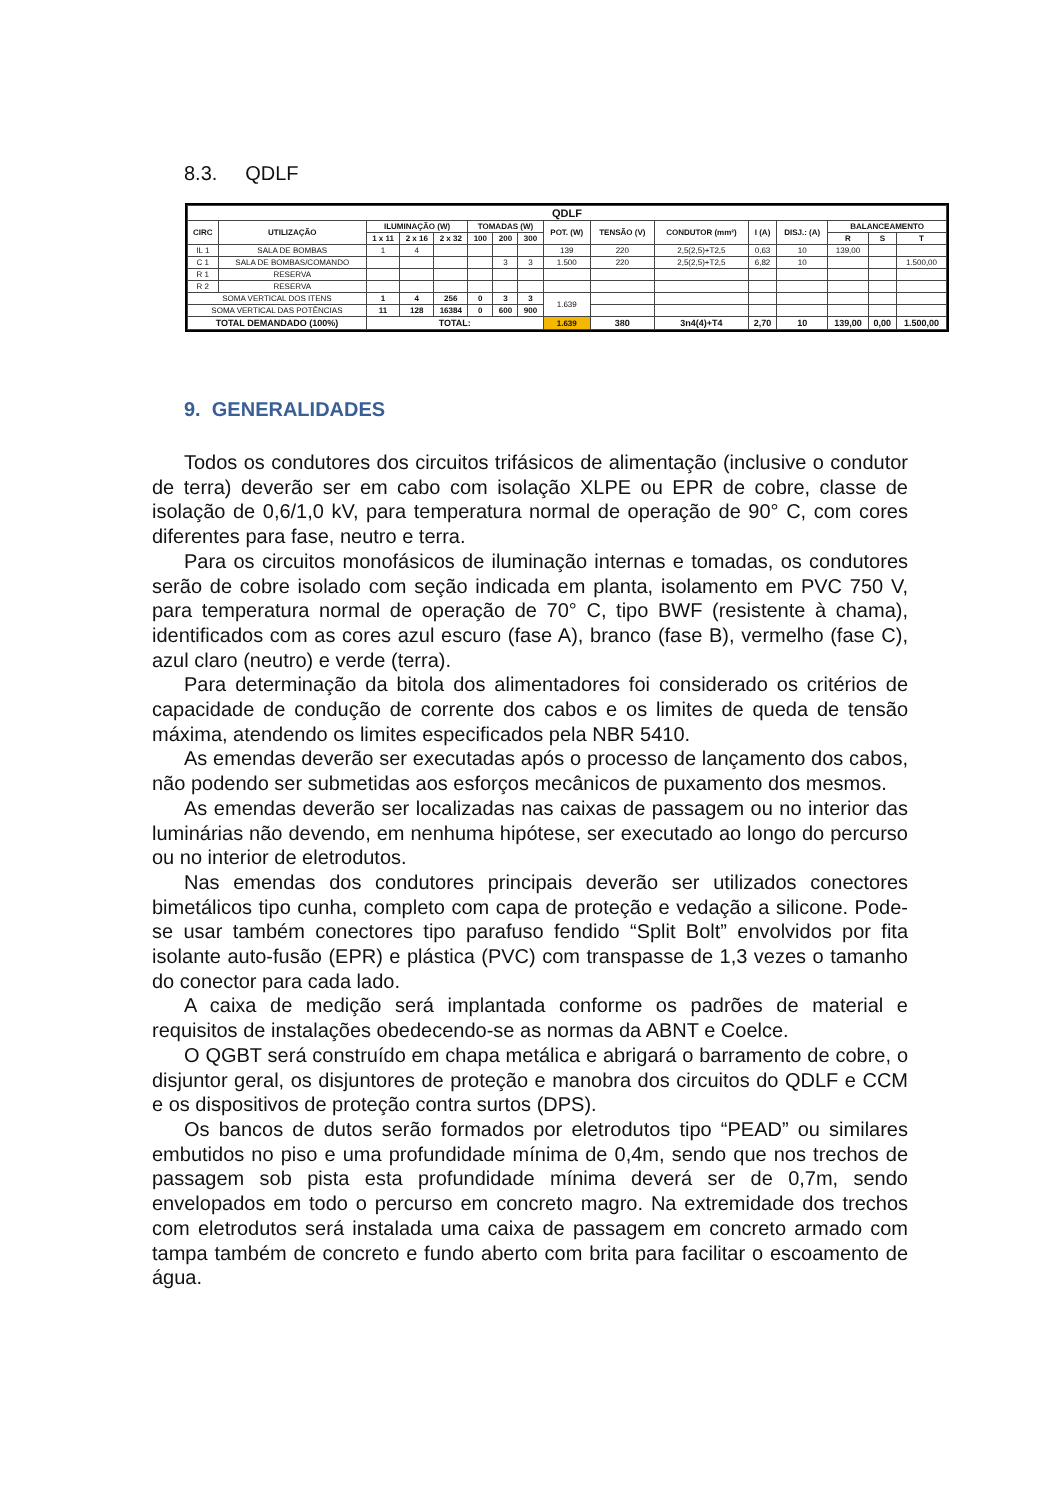8.3. QDLF
| QDLF | | | | | | | | | | | | | | | |
| --- | --- | --- | --- | --- | --- | --- | --- | --- | --- | --- | --- | --- | --- | --- | --- |
| CIRC | UTILIZAÇÃO | ILUMINAÇÃO (W) | | | TOMADAS (W) | | | POT. (W) | TENSÃO (V) | CONDUTOR (mm²) | I (A) | DISJ.: (A) | BALANCEAMENTO | | |
| | | 1 x 11 | 2 x 16 | 2 x 32 | 100 | 200 | 300 | | | | | | R | S | T |
| IL 1 | SALA DE BOMBAS | 1 | 4 | | | | | 139 | 220 | 2,5(2,5)+T2,5 | 0,63 | 10 | 139,00 | | |
| C 1 | SALA DE BOMBAS/COMANDO | | | | | 3 | 3 | 1.500 | 220 | 2,5(2,5)+T2,5 | 6,82 | 10 | | | 1.500,00 |
| R 1 | RESERVA | | | | | | | | | | | | | | |
| R 2 | RESERVA | | | | | | | | | | | | | | |
| SOMA VERTICAL DOS ITENS | | 1 | 4 | 256 | 0 | 3 | 3 | 1.639 | | | | | | | |
| SOMA VERTICAL DAS POTÊNCIAS | | 11 | 128 | 16384 | 0 | 600 | 900 | | | | | | | | |
| TOTAL DEMANDADO (100%) | | TOTAL: | | | | | | 1.639 | 380 | 3n4(4)+T4 | 2,70 | 10 | 139,00 | 0,00 | 1.500,00 |
9. GENERALIDADES
Todos os condutores dos circuitos trifásicos de alimentação (inclusive o condutor de terra) deverão ser em cabo com isolação XLPE ou EPR de cobre, classe de isolação de 0,6/1,0 kV, para temperatura normal de operação de 90° C, com cores diferentes para fase, neutro e terra.
Para os circuitos monofásicos de iluminação internas e tomadas, os condutores serão de cobre isolado com seção indicada em planta, isolamento em PVC 750 V, para temperatura normal de operação de 70° C, tipo BWF (resistente à chama), identificados com as cores azul escuro (fase A), branco (fase B), vermelho (fase C), azul claro (neutro) e verde (terra).
Para determinação da bitola dos alimentadores foi considerado os critérios de capacidade de condução de corrente dos cabos e os limites de queda de tensão máxima, atendendo os limites especificados pela NBR 5410.
As emendas deverão ser executadas após o processo de lançamento dos cabos, não podendo ser submetidas aos esforços mecânicos de puxamento dos mesmos.
As emendas deverão ser localizadas nas caixas de passagem ou no interior das luminárias não devendo, em nenhuma hipótese, ser executado ao longo do percurso ou no interior de eletrodutos.
Nas emendas dos condutores principais deverão ser utilizados conectores bimetálicos tipo cunha, completo com capa de proteção e vedação a silicone. Pode-se usar também conectores tipo parafuso fendido “Split Bolt” envolvidos por fita isolante auto-fusão (EPR) e plástica (PVC) com transpasse de 1,3 vezes o tamanho do conector para cada lado.
A caixa de medição será implantada conforme os padrões de material e requisitos de instalações obedecendo-se as normas da ABNT e Coelce.
O QGBT será construído em chapa metálica e abrigará o barramento de cobre, o disjuntor geral, os disjuntores de proteção e manobra dos circuitos do QDLF e CCM e os dispositivos de proteção contra surtos (DPS).
Os bancos de dutos serão formados por eletrodutos tipo “PEAD” ou similares embutidos no piso e uma profundidade mínima de 0,4m, sendo que nos trechos de passagem sob pista esta profundidade mínima deverá ser de 0,7m, sendo envelopados em todo o percurso em concreto magro. Na extremidade dos trechos com eletrodutos será instalada uma caixa de passagem em concreto armado com tampa também de concreto e fundo aberto com brita para facilitar o escoamento de água.